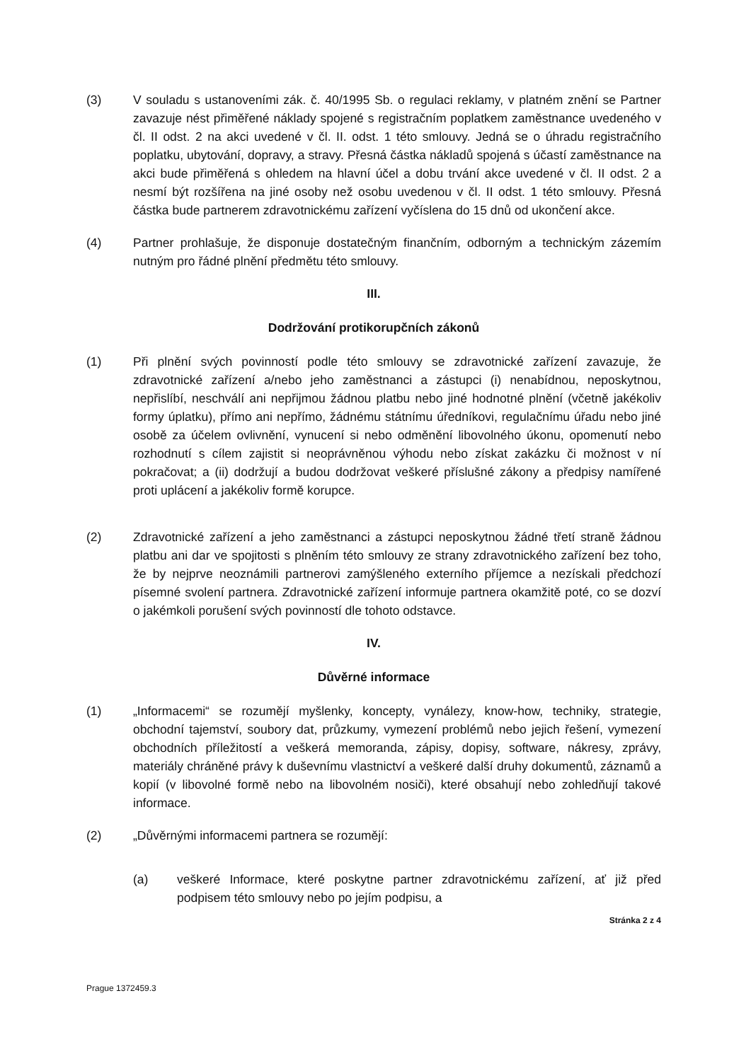(3) V souladu s ustanoveními zák. č. 40/1995 Sb. o regulaci reklamy, v platném znění se Partner zavazuje nést přiměřené náklady spojené s registračním poplatkem zaměstnance uvedeného v čl. II odst. 2 na akci uvedené v čl. II. odst. 1 této smlouvy. Jedná se o úhradu registračního poplatku, ubytování, dopravy, a stravy. Přesná částka nákladů spojená s účastí zaměstnance na akci bude přiměřená s ohledem na hlavní účel a dobu trvání akce uvedené v čl. II odst. 2 a nesmí být rozšířena na jiné osoby než osobu uvedenou v čl. II odst. 1 této smlouvy. Přesná částka bude partnerem zdravotnickému zařízení vyčíslena do 15 dnů od ukončení akce.
(4) Partner prohlašuje, že disponuje dostatečným finančním, odborným a technickým zázemím nutným pro řádné plnění předmětu této smlouvy.
III.
Dodržování protikorupčních zákonů
(1) Při plnění svých povinností podle této smlouvy se zdravotnické zařízení zavazuje, že zdravotnické zařízení a/nebo jeho zaměstnanci a zástupci (i) nenabídnou, neposkytnou, nepřislíbí, neschválí ani nepřijmou žádnou platbu nebo jiné hodnotné plnění (včetně jakékoliv formy úplatku), přímo ani nepřímo, žádnému státnímu úředníkovi, regulačnímu úřadu nebo jiné osobě za účelem ovlivnění, vynucení si nebo odměnění libovolného úkonu, opomenutí nebo rozhodnutí s cílem zajistit si neoprávněnou výhodu nebo získat zakázku či možnost v ní pokračovat; a (ii) dodržují a budou dodržovat veškeré příslušné zákony a předpisy namířené proti uplácení a jakékoliv formě korupce.
(2) Zdravotnické zařízení a jeho zaměstnanci a zástupci neposkytnou žádné třetí straně žádnou platbu ani dar ve spojitosti s plněním této smlouvy ze strany zdravotnického zařízení bez toho, že by nejprve neoznámili partnerovi zamýšleného externího příjemce a nezískali předchozí písemné svolení partnera. Zdravotnické zařízení informuje partnera okamžitě poté, co se dozví o jakémkoli porušení svých povinností dle tohoto odstavce.
IV.
Důvěrné informace
(1) „Informacemi“ se rozumějí myšlenky, koncepty, vynálezy, know-how, techniky, strategie, obchodní tajemství, soubory dat, průzkumy, vymezení problémů nebo jejich řešení, vymezení obchodních příležitostí a veškerá memoranda, zápisy, dopisy, software, nákresy, zprávy, materiály chráněné právy k duševnímu vlastnictví a veškeré další druhy dokumentů, záznamů a kopií (v libovolné formě nebo na libovolném nosiči), které obsahují nebo zohledňují takové informace.
(2) „Důvěrnými informacemi partnera se rozumějí:
(a) veškeré Informace, které poskytne partner zdravotnickému zařízení, ať již před podpisem této smlouvy nebo po jejím podpisu, a
Stránka 2 z 4
Prague 1372459.3